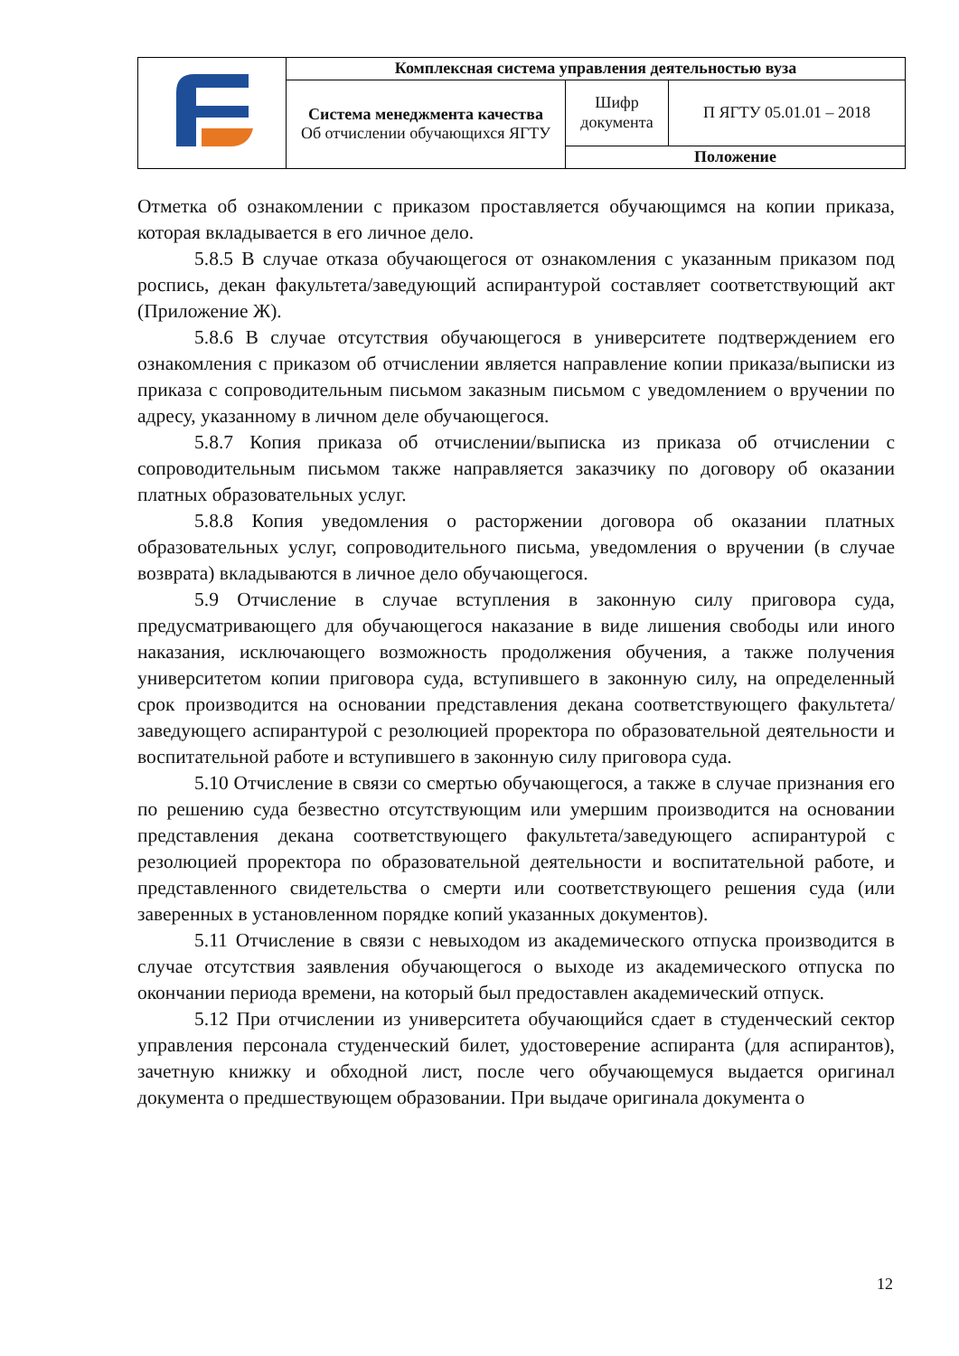| | Комплексная система управления деятельностью вуза | | |
| | Система менеджмента качества Об отчислении обучающихся ЯГТУ | Шифр документа | П ЯГТУ 05.01.01 – 2018 |
| | | Положение | |
Отметка об ознакомлении с приказом проставляется обучающимся на копии приказа, которая вкладывается в его личное дело.
5.8.5 В случае отказа обучающегося от ознакомления с указанным приказом под роспись, декан факультета/заведующий аспирантурой составляет соответствующий акт (Приложение Ж).
5.8.6 В случае отсутствия обучающегося в университете подтверждением его ознакомления с приказом об отчислении является направление копии приказа/выписки из приказа с сопроводительным письмом заказным письмом с уведомлением о вручении по адресу, указанному в личном деле обучающегося.
5.8.7 Копия приказа об отчислении/выписка из приказа об отчислении с сопроводительным письмом также направляется заказчику по договору об оказании платных образовательных услуг.
5.8.8 Копия уведомления о расторжении договора об оказании платных образовательных услуг, сопроводительного письма, уведомления о вручении (в случае возврата) вкладываются в личное дело обучающегося.
5.9 Отчисление в случае вступления в законную силу приговора суда, предусматривающего для обучающегося наказание в виде лишения свободы или иного наказания, исключающего возможность продолжения обучения, а также получения университетом копии приговора суда, вступившего в законную силу, на определенный срок производится на основании представления декана соответствующего факультета/заведующего аспирантурой с резолюцией проректора по образовательной деятельности и воспитательной работе и вступившего в законную силу приговора суда.
5.10 Отчисление в связи со смертью обучающегося, а также в случае признания его по решению суда безвестно отсутствующим или умершим производится на основании представления декана соответствующего факультета/заведующего аспирантурой с резолюцией проректора по образовательной деятельности и воспитательной работе, и представленного свидетельства о смерти или соответствующего решения суда (или заверенных в установленном порядке копий указанных документов).
5.11 Отчисление в связи с невыходом из академического отпуска производится в случае отсутствия заявления обучающегося о выходе из академического отпуска по окончании периода времени, на который был предоставлен академический отпуск.
5.12 При отчислении из университета обучающийся сдает в студенческий сектор управления персонала студенческий билет, удостоверение аспиранта (для аспирантов), зачетную книжку и обходной лист, после чего обучающемуся выдается оригинал документа о предшествующем образовании. При выдаче оригинала документа о
12